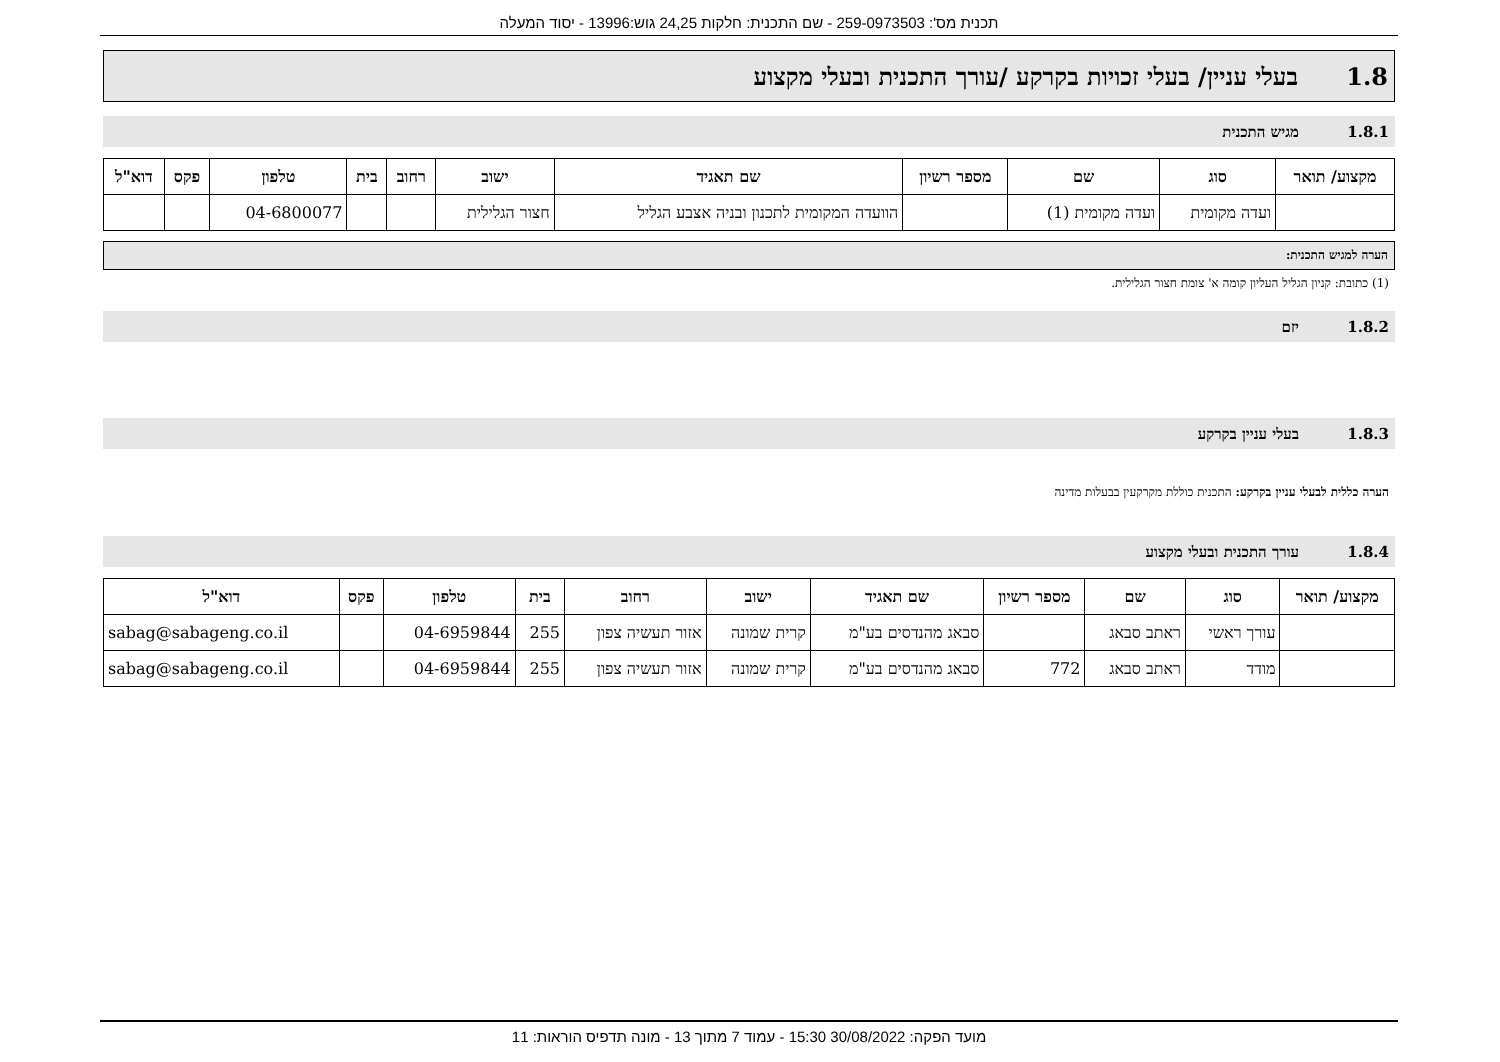תכנית מס': 259-0973503 - שם התכנית: חלקות 24,25 גוש:13996 - יסוד המעלה
1.8 בעלי עניין/ בעלי זכויות בקרקע /עורך התכנית ובעלי מקצוע
1.8.1 מגיש התכנית
| מקצוע/ תואר | סוג | שם | מספר רשיון | שם תאגיד | ישוב | רחוב | בית | טלפון | פקס | דוא"ל |
| --- | --- | --- | --- | --- | --- | --- | --- | --- | --- | --- |
| | ועדה מקומית | ועדה מקומית (1) | | הוועדה המקומית לתכנון ובניה אצבע הגליל | חצור הגלילית | | | 04-6800077 | | |
הערה למגיש התכנית:
(1) כתובת: קניון הגליל העליון קומה א' צומת חצור הגלילית.
1.8.2 יזם
1.8.3 בעלי עניין בקרקע
הערה כללית לבעלי עניין בקרקע: התכנית כוללת מקרקעין בבעלות מדינה
1.8.4 עורך התכנית ובעלי מקצוע
| מקצוע/ תואר | סוג | שם | מספר רשיון | שם תאגיד | ישוב | רחוב | בית | טלפון | פקס | דוא"ל |
| --- | --- | --- | --- | --- | --- | --- | --- | --- | --- | --- |
| | עורך ראשי | ראתב סבאג | | סבאג מהנדסים בע"מ | קרית שמונה | אזור תעשיה צפון | 255 | 04-6959844 | | sabag@sabageng.co.il |
| | מודד | ראתב סבאג | 772 | סבאג מהנדסים בע"מ | קרית שמונה | אזור תעשיה צפון | 255 | 04-6959844 | | sabag@sabageng.co.il |
מועד הפקה: 30/08/2022 15:30 - עמוד 7 מתוך 13 - מונה תדפיס הוראות: 11